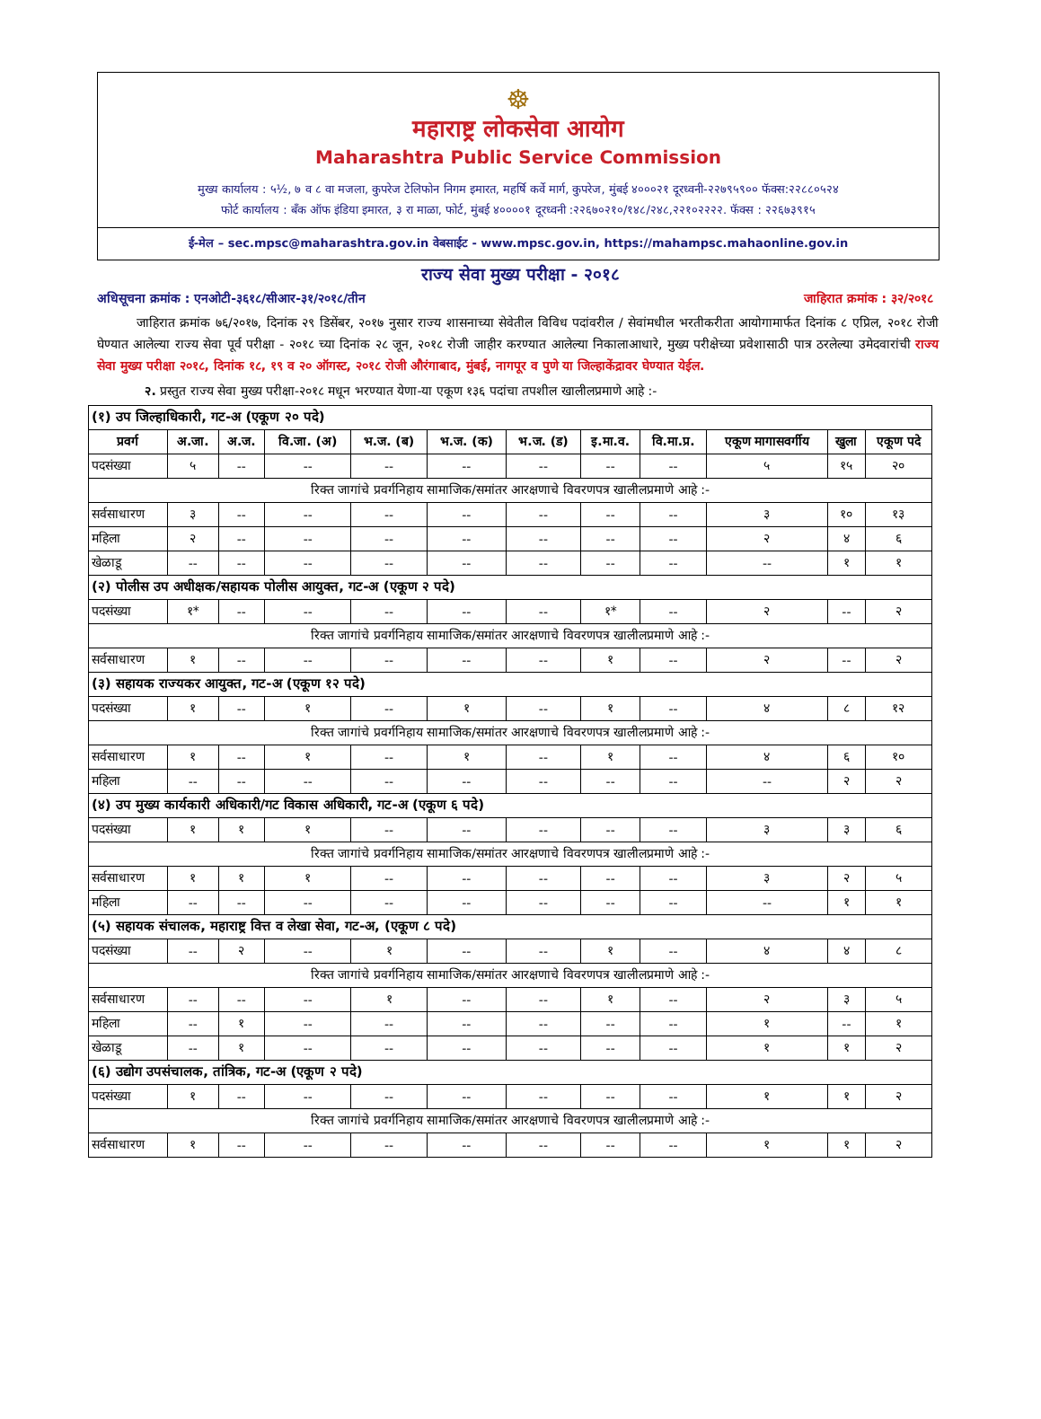☸
महाराष्ट्र लोकसेवा आयोग
Maharashtra Public Service Commission
मुख्य कार्यालय : ५½, ७ व ८ वा मजला, कुपरेज टेलिफोन निगम इमारत, महर्षि कर्वे मार्ग, कुपरेज, मुंबई ४०००२१ दूरध्वनी-२२७९५९०० फॅक्स:२२८८०५२४
फोर्ट कार्यालय : बँक ऑफ इंडिया इमारत, ३ रा माळा, फोर्ट, मुंबई ४००००१ दूरध्वनी :२२६७०२१०/१४८/२४८,२२१०२२२२. फॅक्स : २२६७३९१५
ई-मेल – sec.mpsc@maharashtra.gov.in वेबसाईट - www.mpsc.gov.in, https://mahampsc.mahaonline.gov.in
राज्य सेवा मुख्य परीक्षा - २०१८
अधिसूचना क्रमांक : एनओटी-३६१८/सीआर-३१/२०१८/तीन जाहिरात क्रमांक : ३२/२०१८
जाहिरात क्रमांक ७६/२०१७, दिनांक २९ डिसेंबर, २०१७ नुसार राज्य शासनाच्या सेवेतील विविध पदांवरील / सेवांमधील भरतीकरीता आयोगामार्फत दिनांक ८ एप्रिल, २०१८ रोजी घेण्यात आलेल्या राज्य सेवा पूर्व परीक्षा - २०१८ च्या दिनांक २८ जून, २०१८ रोजी जाहीर करण्यात आलेल्या निकालाआधारे, मुख्य परीक्षेच्या प्रवेशासाठी पात्र ठरलेल्या उमेदवारांची राज्य सेवा मुख्य परीक्षा २०१८, दिनांक १८, १९ व २० ऑगस्ट, २०१८ रोजी औरंगाबाद, मुंबई, नागपूर व पुणे या जिल्हाकेंद्रावर घेण्यात येईल.
२. प्रस्तुत राज्य सेवा मुख्य परीक्षा-२०१८ मधून भरण्यात येणा-या एकूण १३६ पदांचा तपशील खालीलप्रमाणे आहे :-
| (१) उप जिल्हाधिकारी, गट-अ (एकूण २० पदे) | | | | | | | | | | | |
| प्रवर्ग | अ.जा. | अ.ज. | वि.जा. (अ) | भ.ज. (ब) | भ.ज. (क) | भ.ज. (ड) | इ.मा.व. | वि.मा.प्र. | एकूण मागासवर्गीय | खुला | एकूण पदे |
| पदसंख्या | ५ | -- | -- | -- | -- | -- | -- | -- | ५ | १५ | २० |
| रिक्त जागांचे प्रवर्गनिहाय सामाजिक/समांतर आरक्षणाचे विवरणपत्र खालीलप्रमाणे आहे :- | | | | | | | | | | | |
| सर्वसाधारण | ३ | -- | -- | -- | -- | -- | -- | -- | ३ | १० | १३ |
| महिला | २ | -- | -- | -- | -- | -- | -- | -- | २ | ४ | ६ |
| खेळाडू | -- | -- | -- | -- | -- | -- | -- | -- | -- | १ | १ |
| (२) पोलीस उप अधीक्षक/सहायक पोलीस आयुक्त, गट-अ (एकूण २ पदे) | | | | | | | | | | | |
| पदसंख्या | १* | -- | -- | -- | -- | -- | १* | -- | २ | -- | २ |
| रिक्त जागांचे प्रवर्गनिहाय सामाजिक/समांतर आरक्षणाचे विवरणपत्र खालीलप्रमाणे आहे :- | | | | | | | | | | | |
| सर्वसाधारण | १ | -- | -- | -- | -- | -- | १ | -- | २ | -- | २ |
| (३) सहायक राज्यकर आयुक्त, गट-अ (एकूण १२ पदे) | | | | | | | | | | | |
| पदसंख्या | १ | -- | १ | -- | १ | -- | १ | -- | ४ | ८ | १२ |
| रिक्त जागांचे प्रवर्गनिहाय सामाजिक/समांतर आरक्षणाचे विवरणपत्र खालीलप्रमाणे आहे :- | | | | | | | | | | | |
| सर्वसाधारण | १ | -- | १ | -- | १ | -- | १ | -- | ४ | ६ | १० |
| महिला | -- | -- | -- | -- | -- | -- | -- | -- | -- | २ | २ |
| (४) उप मुख्य कार्यकारी अधिकारी/गट विकास अधिकारी, गट-अ (एकूण ६ पदे) | | | | | | | | | | | |
| पदसंख्या | १ | १ | १ | -- | -- | -- | -- | -- | ३ | ३ | ६ |
| रिक्त जागांचे प्रवर्गनिहाय सामाजिक/समांतर आरक्षणाचे विवरणपत्र खालीलप्रमाणे आहे :- | | | | | | | | | | | |
| सर्वसाधारण | १ | १ | १ | -- | -- | -- | -- | -- | ३ | २ | ५ |
| महिला | -- | -- | -- | -- | -- | -- | -- | -- | -- | १ | १ |
| (५) सहायक संचालक, महाराष्ट्र वित्त व लेखा सेवा, गट-अ, (एकूण ८ पदे) | | | | | | | | | | | |
| पदसंख्या | -- | २ | -- | १ | -- | -- | १ | -- | ४ | ४ | ८ |
| रिक्त जागांचे प्रवर्गनिहाय सामाजिक/समांतर आरक्षणाचे विवरणपत्र खालीलप्रमाणे आहे :- | | | | | | | | | | | |
| सर्वसाधारण | -- | -- | -- | १ | -- | -- | १ | -- | २ | ३ | ५ |
| महिला | -- | १ | -- | -- | -- | -- | -- | -- | १ | -- | १ |
| खेळाडू | -- | १ | -- | -- | -- | -- | -- | -- | १ | १ | २ |
| (६) उद्योग उपसंचालक, तांत्रिक, गट-अ (एकूण २ पदे) | | | | | | | | | | | |
| पदसंख्या | १ | -- | -- | -- | -- | -- | -- | -- | १ | १ | २ |
| रिक्त जागांचे प्रवर्गनिहाय सामाजिक/समांतर आरक्षणाचे विवरणपत्र खालीलप्रमाणे आहे :- | | | | | | | | | | | |
| सर्वसाधारण | १ | -- | -- | -- | -- | -- | -- | -- | १ | १ | २ |